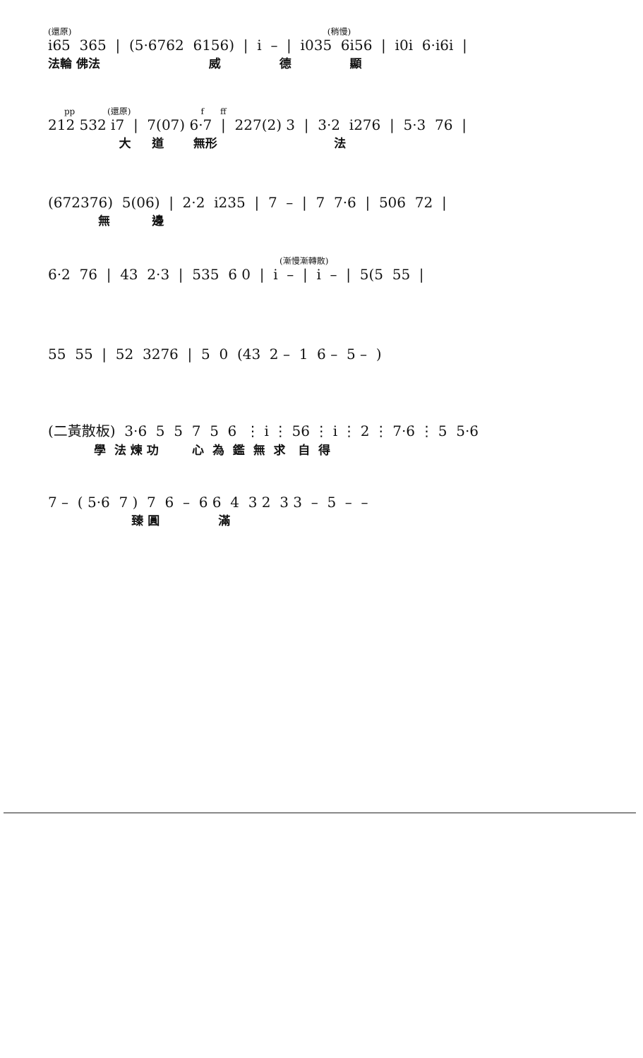(還原) (稍慢)
i65 365 | (5·6762 6156) | i – | i035 6i56 | i0i 6·i6i |
法輪 佛法 威 德 顯
pp (還原) f ff
212 532 i7 | 7(07) 6·7 | 227(2) 3 | 3·2 i276 | 5·3 76 |
大 道 無形 法
(672376) 5(06) | 2·2 i235 | 7 – | 7 7·6 | 506 72 |
無 邊
(漸慢漸轉散)
6·2 76 | 43 2·3 | 535 6 0 | i – | i – | 5(5 55 |
55 55 | 52 3276 | 5 0 (43 2 – 1 6 – 5 – )
(二黃散板) 3·6 5 5 7 5 6 ⋮ i ⋮ 56 ⋮ i ⋮ 2 ⋮ 7·6 ⋮ 5 5·6
學 法 煉 功 心 為 鑑 無 求 自 得
7 – ( 5·6 7 ) 7 6 – 6 6 4 3 2 3 3 – 5 – –
臻 圓 滿